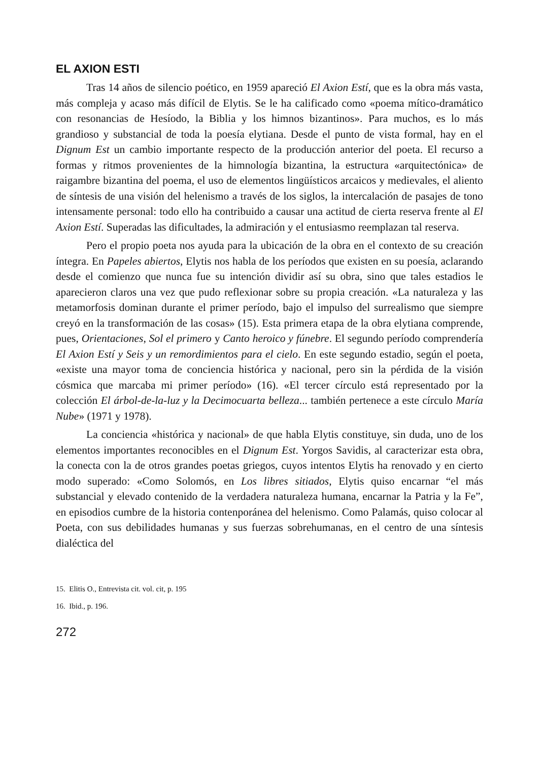EL AXION ESTI
Tras 14 años de silencio poético, en 1959 apareció El Axion Estí, que es la obra más vasta, más compleja y acaso más difícil de Elytis. Se le ha calificado como «poema mítico-dramático con resonancias de Hesíodo, la Biblia y los himnos bizantinos». Para muchos, es lo más grandioso y substancial de toda la poesía elytiana. Desde el punto de vista formal, hay en el Dignum Est un cambio importante respecto de la producción anterior del poeta. El recurso a formas y ritmos provenientes de la himnología bizantina, la estructura «arquitectónica» de raigambre bizantina del poema, el uso de elementos lingüísticos arcaicos y medievales, el aliento de síntesis de una visión del helenismo a través de los siglos, la intercalación de pasajes de tono intensamente personal: todo ello ha contribuido a causar una actitud de cierta reserva frente al El Axion Estí. Superadas las dificultades, la admiración y el entusiasmo reemplazan tal reserva.
Pero el propio poeta nos ayuda para la ubicación de la obra en el contexto de su creación íntegra. En Papeles abiertos, Elytis nos habla de los períodos que existen en su poesía, aclarando desde el comienzo que nunca fue su intención dividir así su obra, sino que tales estadios le aparecieron claros una vez que pudo reflexionar sobre su propia creación. «La naturaleza y las metamorfosis dominan durante el primer período, bajo el impulso del surrealismo que siempre creyó en la transformación de las cosas» (15). Esta primera etapa de la obra elytiana comprende, pues, Orientaciones, Sol el primero y Canto heroico y fúnebre. El segundo período comprendería El Axion Estí y Seis y un remordimientos para el cielo. En este segundo estadio, según el poeta, «existe una mayor toma de conciencia histórica y nacional, pero sin la pérdida de la visión cósmica que marcaba mi primer período» (16). «El tercer círculo está representado por la colección El árbol-de-la-luz y la Decimocuarta belleza... también pertenece a este círculo María Nube» (1971 y 1978).
La conciencia «histórica y nacional» de que habla Elytis constituye, sin duda, uno de los elementos importantes reconocibles en el Dignum Est. Yorgos Savidis, al caracterizar esta obra, la conecta con la de otros grandes poetas griegos, cuyos intentos Elytis ha renovado y en cierto modo superado: «Como Solomós, en Los libres sitiados, Elytis quiso encarnar “el más substancial y elevado contenido de la verdadera naturaleza humana, encarnar la Patria y la Fe”, en episodios cumbre de la historia contenporánea del helenismo. Como Palamás, quiso colocar al Poeta, con sus debilidades humanas y sus fuerzas sobrehumanas, en el centro de una síntesis dialéctica del
15. Elitis O., Entrevista cit. vol. cit, p. 195
16. Ibid., p. 196.
272